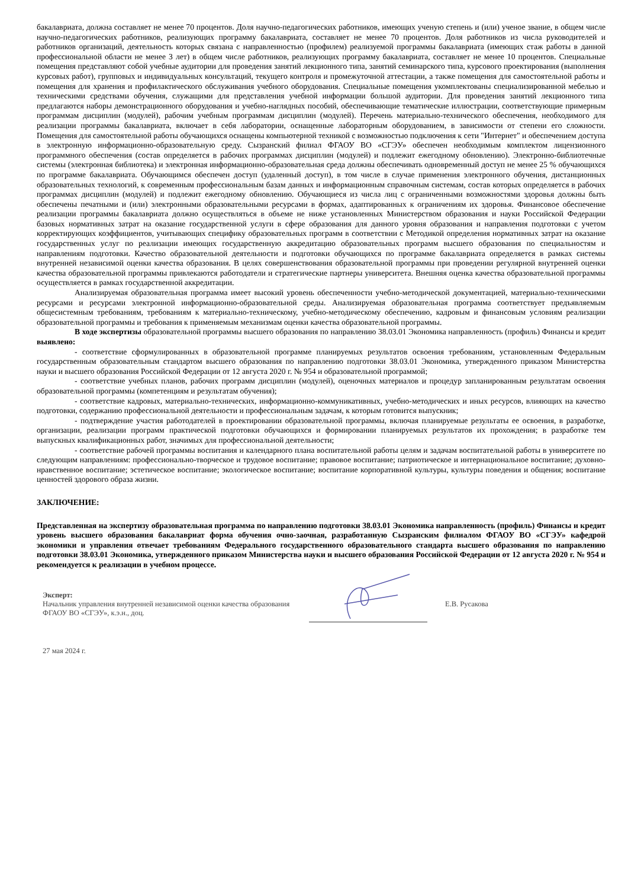бакалавриата, должна составляет не менее 70 процентов. Доля научно-педагогических работников, имеющих ученую степень и (или) ученое звание, в общем числе научно-педагогических работников, реализующих программу бакалавриата, составляет не менее 70 процентов. Доля работников из числа руководителей и работников организаций, деятельность которых связана с направленностью (профилем) реализуемой программы бакалавриата (имеющих стаж работы в данной профессиональной области не менее 3 лет) в общем числе работников, реализующих программу бакалавриата, составляет не менее 10 процентов. Специальные помещения представляют собой учебные аудитории для проведения занятий лекционного типа, занятий семинарского типа, курсового проектирования (выполнения курсовых работ), групповых и индивидуальных консультаций, текущего контроля и промежуточной аттестации, а также помещения для самостоятельной работы и помещения для хранения и профилактического обслуживания учебного оборудования. Специальные помещения укомплектованы специализированной мебелью и техническими средствами обучения, служащими для представления учебной информации большой аудитории. Для проведения занятий лекционного типа предлагаются наборы демонстрационного оборудования и учебно-наглядных пособий, обеспечивающие тематические иллюстрации, соответствующие примерным программам дисциплин (модулей), рабочим учебным программам дисциплин (модулей). Перечень материально-технического обеспечения, необходимого для реализации программы бакалавриата, включает в себя лаборатории, оснащенные лабораторным оборудованием, в зависимости от степени его сложности. Помещения для самостоятельной работы обучающихся оснащены компьютерной техникой с возможностью подключения к сети "Интернет" и обеспечением доступа в электронную информационно-образовательную среду. Сызранский филиал ФГАОУ ВО «СГЭУ» обеспечен необходимым комплектом лицензионного программного обеспечения (состав определяется в рабочих программах дисциплин (модулей) и подлежит ежегодному обновлению). Электронно-библиотечные системы (электронная библиотека) и электронная информационно-образовательная среда должны обеспечивать одновременный доступ не менее 25 % обучающихся по программе бакалавриата. Обучающимся обеспечен доступ (удаленный доступ), в том числе в случае применения электронного обучения, дистанционных образовательных технологий, к современным профессиональным базам данных и информационным справочным системам, состав которых определяется в рабочих программах дисциплин (модулей) и подлежит ежегодному обновлению. Обучающиеся из числа лиц с ограниченными возможностями здоровья должны быть обеспечены печатными и (или) электронными образовательными ресурсами в формах, адаптированных к ограничениям их здоровья. Финансовое обеспечение реализации программы бакалавриата должно осуществляться в объеме не ниже установленных Министерством образования и науки Российской Федерации базовых нормативных затрат на оказание государственной услуги в сфере образования для данного уровня образования и направления подготовки с учетом корректирующих коэффициентов, учитывающих специфику образовательных программ в соответствии с Методикой определения нормативных затрат на оказание государственных услуг по реализации имеющих государственную аккредитацию образовательных программ высшего образования по специальностям и направлениям подготовки. Качество образовательной деятельности и подготовки обучающихся по программе бакалавриата определяется в рамках системы внутренней независимой оценки качества образования. В целях совершенствования образовательной программы при проведении регулярной внутренней оценки качества образовательной программы привлекаются работодатели и стратегические партнеры университета. Внешняя оценка качества образовательной программы осуществляется в рамках государственной аккредитации.
Анализируемая образовательная программа имеет высокий уровень обеспеченности учебно-методической документацией, материально-техническими ресурсами и ресурсами электронной информационно-образовательной среды. Анализируемая образовательная программа соответствует предъявляемым общесистемным требованиям, требованиям к материально-техническому, учебно-методическому обеспечению, кадровым и финансовым условиям реализации образовательной программы и требования к применяемым механизмам оценки качества образовательной программы.
В ходе экспертизы образовательной программы высшего образования по направлению 38.03.01 Экономика направленность (профиль) Финансы и кредит выявлено:
- соответствие сформулированных в образовательной программе планируемых результатов освоения требованиям, установленным Федеральным государственным образовательным стандартом высшего образования по направлению подготовки 38.03.01 Экономика, утвержденного приказом Министерства науки и высшего образования Российской Федерации от 12 августа 2020 г. № 954 и образовательной программой;
- соответствие учебных планов, рабочих программ дисциплин (модулей), оценочных материалов и процедур запланированным результатам освоения образовательной программы (компетенциям и результатам обучения);
- соответствие кадровых, материально-технических, информационно-коммуникативных, учебно-методических и иных ресурсов, влияющих на качество подготовки, содержанию профессиональной деятельности и профессиональным задачам, к которым готовится выпускник;
- подтверждение участия работодателей в проектировании образовательной программы, включая планируемые результаты ее освоения, в разработке, организации, реализации программ практической подготовки обучающихся и формировании планируемых результатов их прохождения; в разработке тем выпускных квалификационных работ, значимых для профессиональной деятельности;
- соответствие рабочей программы воспитания и календарного плана воспитательной работы целям и задачам воспитательной работы в университете по следующим направлениям: профессионально-творческое и трудовое воспитание; правовое воспитание; патриотическое и интернациональное воспитание; духовно-нравственное воспитание; эстетическое воспитание; экологическое воспитание; воспитание корпоративной культуры, культуры поведения и общения; воспитание ценностей здорового образа жизни.
ЗАКЛЮЧЕНИЕ:
Представленная на экспертизу образовательная программа по направлению подготовки 38.03.01 Экономика направленность (профиль) Финансы и кредит уровень высшего образования бакалавриат форма обучения очно-заочная, разработанную Сызранским филиалом ФГАОУ ВО «СГЭУ» кафедрой экономики и управления отвечает требованиям Федерального государственного образовательного стандарта высшего образования по направлению подготовки 38.03.01 Экономика, утвержденного приказом Министерства науки и высшего образования Российской Федерации от 12 августа 2020 г. № 954 и рекомендуется к реализации в учебном процессе.
Эксперт:
Начальник управления внутренней независимой оценки качества образования ФГАОУ ВО «СГЭУ», к.э.н., доц.
Е.В. Русакова
27 мая 2024 г.